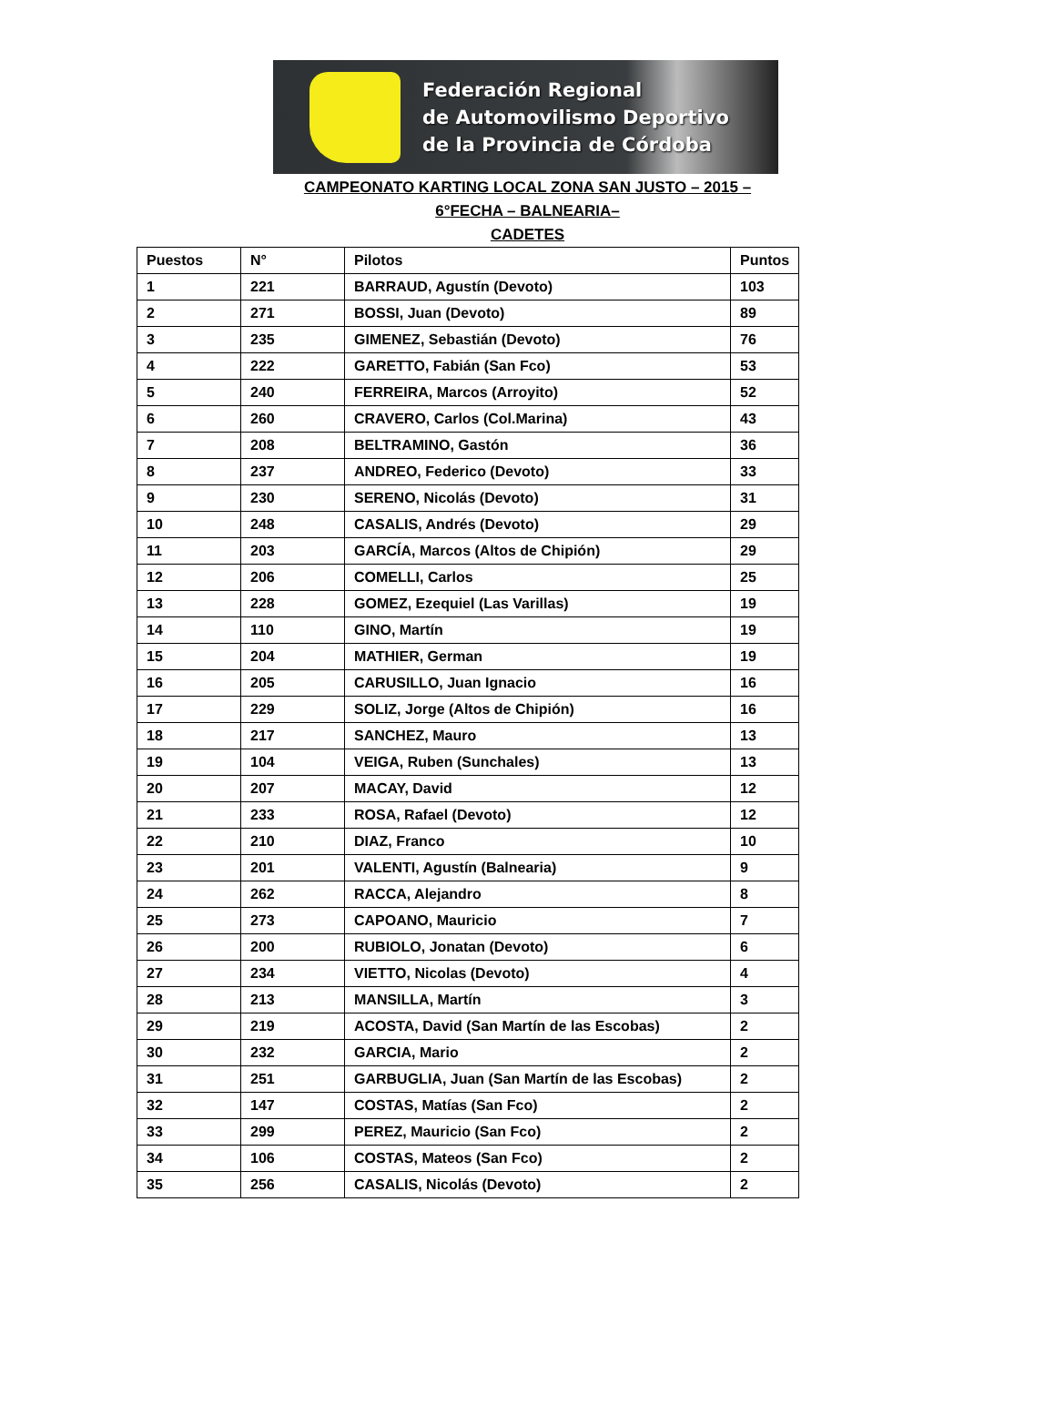Federación Regional
de Automovilismo Deportivo
de la Provincia de Córdoba
CAMPEONATO KARTING LOCAL ZONA SAN JUSTO – 2015 –
6°FECHA – BALNEARIA–
CADETES
| Puestos | N° | Pilotos | Puntos |
| --- | --- | --- | --- |
| 1 | 221 | BARRAUD, Agustín (Devoto) | 103 |
| 2 | 271 | BOSSI, Juan (Devoto) | 89 |
| 3 | 235 | GIMENEZ, Sebastián (Devoto) | 76 |
| 4 | 222 | GARETTO, Fabián (San Fco) | 53 |
| 5 | 240 | FERREIRA, Marcos (Arroyito) | 52 |
| 6 | 260 | CRAVERO, Carlos (Col.Marina) | 43 |
| 7 | 208 | BELTRAMINO, Gastón | 36 |
| 8 | 237 | ANDREO, Federico (Devoto) | 33 |
| 9 | 230 | SERENO, Nicolás (Devoto) | 31 |
| 10 | 248 | CASALIS, Andrés (Devoto) | 29 |
| 11 | 203 | GARCÍA, Marcos (Altos de Chipión) | 29 |
| 12 | 206 | COMELLI, Carlos | 25 |
| 13 | 228 | GOMEZ, Ezequiel (Las Varillas) | 19 |
| 14 | 110 | GINO, Martín | 19 |
| 15 | 204 | MATHIER, German | 19 |
| 16 | 205 | CARUSILLO, Juan Ignacio | 16 |
| 17 | 229 | SOLIZ, Jorge (Altos de Chipión) | 16 |
| 18 | 217 | SANCHEZ, Mauro | 13 |
| 19 | 104 | VEIGA, Ruben (Sunchales) | 13 |
| 20 | 207 | MACAY, David | 12 |
| 21 | 233 | ROSA, Rafael (Devoto) | 12 |
| 22 | 210 | DIAZ, Franco | 10 |
| 23 | 201 | VALENTI, Agustín (Balnearia) | 9 |
| 24 | 262 | RACCA, Alejandro | 8 |
| 25 | 273 | CAPOANO, Mauricio | 7 |
| 26 | 200 | RUBIOLO, Jonatan (Devoto) | 6 |
| 27 | 234 | VIETTO, Nicolas (Devoto) | 4 |
| 28 | 213 | MANSILLA, Martín | 3 |
| 29 | 219 | ACOSTA, David (San Martín de las Escobas) | 2 |
| 30 | 232 | GARCIA, Mario | 2 |
| 31 | 251 | GARBUGLIA, Juan (San Martín de las Escobas) | 2 |
| 32 | 147 | COSTAS, Matías (San Fco) | 2 |
| 33 | 299 | PEREZ, Mauricio (San Fco) | 2 |
| 34 | 106 | COSTAS, Mateos (San Fco) | 2 |
| 35 | 256 | CASALIS, Nicolás (Devoto) | 2 |